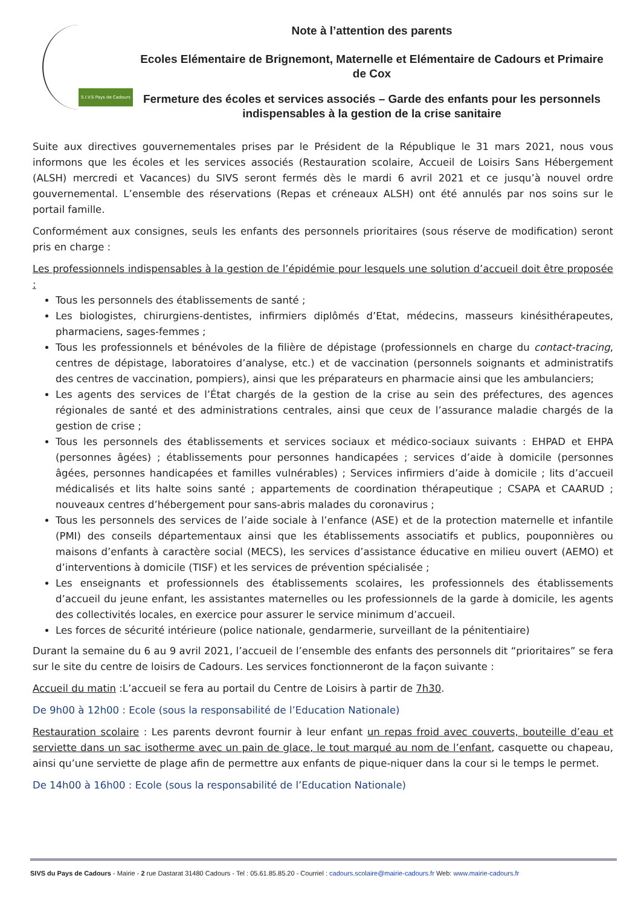S.I.V.S Pays de Cadours
Note à l’attention des parents
Ecoles Elémentaire de Brignemont, Maternelle et Elémentaire de Cadours et Primaire de Cox
Fermeture des écoles et services associés – Garde des enfants pour les personnels indispensables à la gestion de la crise sanitaire
Suite aux directives gouvernementales prises par le Président de la République le 31 mars 2021, nous vous informons que les écoles et les services associés (Restauration scolaire, Accueil de Loisirs Sans Hébergement (ALSH) mercredi et Vacances) du SIVS seront fermés dès le mardi 6 avril 2021 et ce jusqu’à nouvel ordre gouvernemental. L’ensemble des réservations (Repas et créneaux ALSH) ont été annulés par nos soins sur le portail famille.
Conformément aux consignes, seuls les enfants des personnels prioritaires (sous réserve de modification) seront pris en charge :
Les professionnels indispensables à la gestion de l’épidémie pour lesquels une solution d’accueil doit être proposée :
Tous les personnels des établissements de santé ;
Les biologistes, chirurgiens-dentistes, infirmiers diplômés d’Etat, médecins, masseurs kinésithérapeutes, pharmaciens, sages-femmes ;
Tous les professionnels et bénévoles de la filière de dépistage (professionnels en charge du contact-tracing, centres de dépistage, laboratoires d’analyse, etc.) et de vaccination (personnels soignants et administratifs des centres de vaccination, pompiers), ainsi que les préparateurs en pharmacie ainsi que les ambulanciers;
Les agents des services de l’État chargés de la gestion de la crise au sein des préfectures, des agences régionales de santé et des administrations centrales, ainsi que ceux de l’assurance maladie chargés de la gestion de crise ;
Tous les personnels des établissements et services sociaux et médico-sociaux suivants : EHPAD et EHPA (personnes âgées) ; établissements pour personnes handicapées ; services d’aide à domicile (personnes âgées, personnes handicapées et familles vulnérables) ; Services infirmiers d’aide à domicile ; lits d’accueil médicalisés et lits halte soins santé ; appartements de coordination thérapeutique ; CSAPA et CAARUD ; nouveaux centres d’hébergement pour sans-abris malades du coronavirus ;
Tous les personnels des services de l’aide sociale à l’enfance (ASE) et de la protection maternelle et infantile (PMI) des conseils départementaux ainsi que les établissements associatifs et publics, pouponnières ou maisons d’enfants à caractère social (MECS), les services d’assistance éducative en milieu ouvert (AEMO) et d’interventions à domicile (TISF) et les services de prévention spécialisée ;
Les enseignants et professionnels des établissements scolaires, les professionnels des établissements d’accueil du jeune enfant, les assistantes maternelles ou les professionnels de la garde à domicile, les agents des collectivités locales, en exercice pour assurer le service minimum d’accueil.
Les forces de sécurité intérieure (police nationale, gendarmerie, surveillant de la pénitentiaire)
Durant la semaine du 6 au 9 avril 2021, l’accueil de l’ensemble des enfants des personnels dit “prioritaires” se fera sur le site du centre de loisirs de Cadours. Les services fonctionneront de la façon suivante :
Accueil du matin :L’accueil se fera au portail du Centre de Loisirs à partir de 7h30.
De 9h00 à 12h00 : Ecole (sous la responsabilité de l’Education Nationale)
Restauration scolaire : Les parents devront fournir à leur enfant un repas froid avec couverts, bouteille d’eau et serviette dans un sac isotherme avec un pain de glace, le tout marqué au nom de l’enfant, casquette ou chapeau, ainsi qu’une serviette de plage afin de permettre aux enfants de pique-niquer dans la cour si le temps le permet.
De 14h00 à 16h00 : Ecole (sous la responsabilité de l’Education Nationale)
SIVS du Pays de Cadours - Mairie - 2 rue Dastarat 31480 Cadours - Tel : 05.61.85.85.20 - Courriel : cadours.scolaire@mairie-cadours.fr Web: www.mairie-cadours.fr